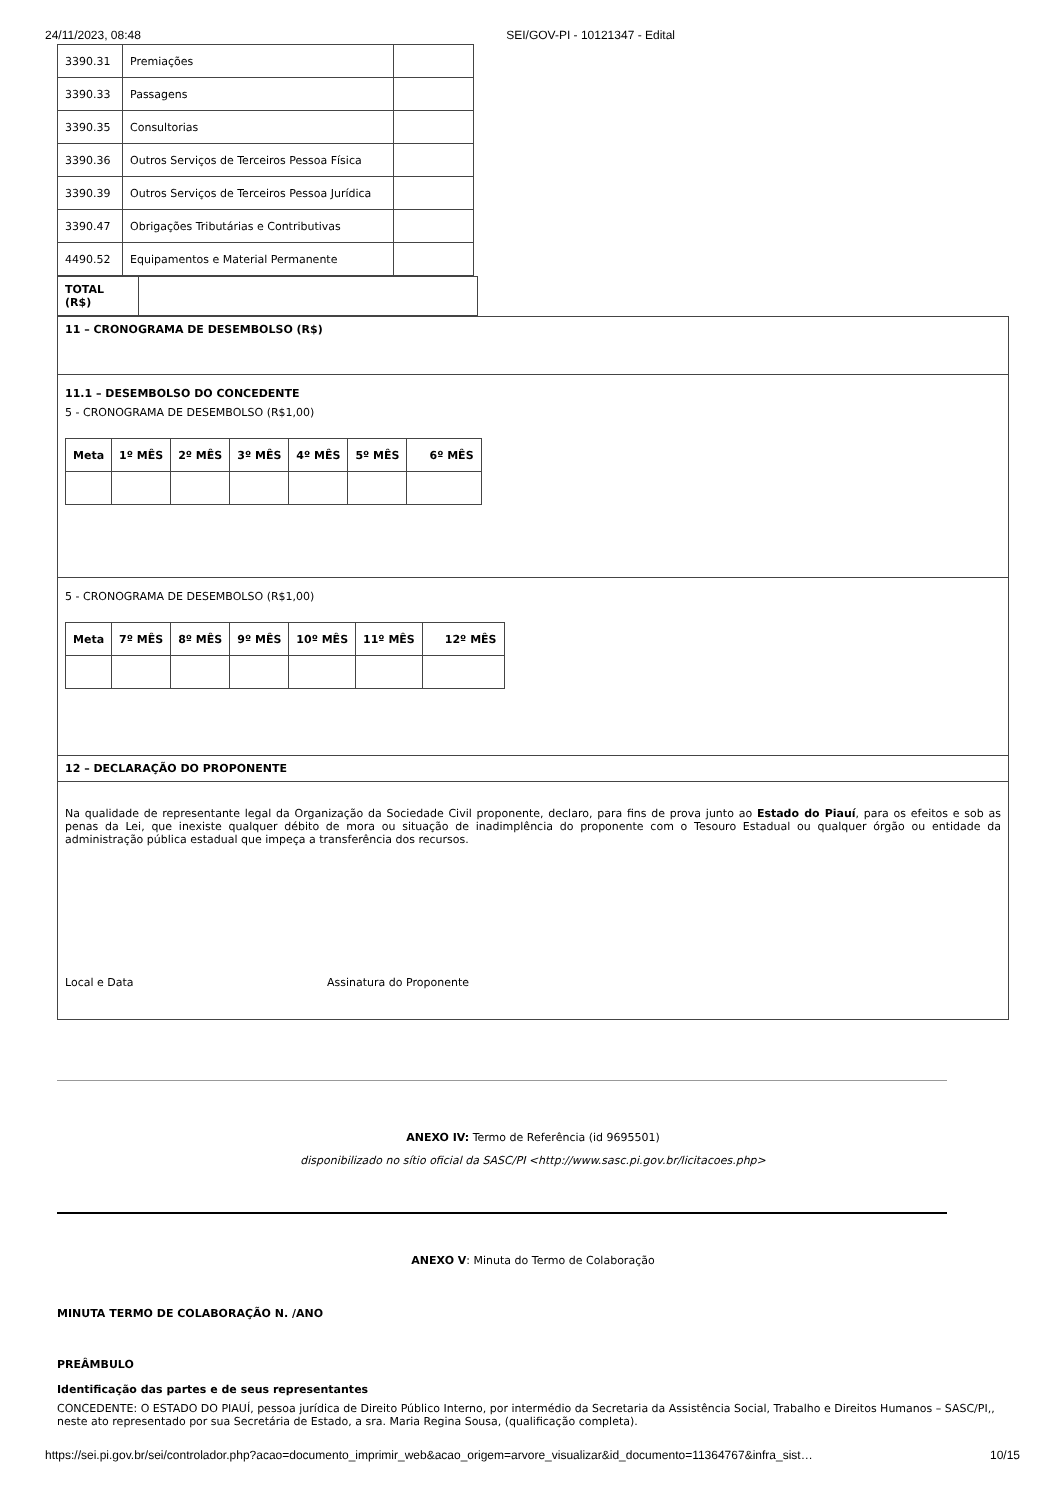24/11/2023, 08:48 SEI/GOV-PI - 10121347 - Edital
| 3390.31 | Premiações | |
| 3390.33 | Passagens | |
| 3390.35 | Consultorias | |
| 3390.36 | Outros Serviços de Terceiros Pessoa Física | |
| 3390.39 | Outros Serviços de Terceiros Pessoa Jurídica | |
| 3390.47 | Obrigações Tributárias e Contributivas | |
| 4490.52 | Equipamentos e Material Permanente | |
| TOTAL (R$) | |
| 11 – CRONOGRAMA DE DESEMBOLSO (R$) |
| 11.1 – DESEMBOLSO DO CONCEDENTE 5 - CRONOGRAMA DE DESEMBOLSO (R$1,00) / Meta / 1º MÊS / 2º MÊS / 3º MÊS / 4º MÊS / 5º MÊS / 6º MÊS / / --- / --- / --- / --- / --- / --- / --- / |
| 5 - CRONOGRAMA DE DESEMBOLSO (R$1,00) / Meta / 7º MÊS / 8º MÊS / 9º MÊS / 10º MÊS / 11º MÊS / 12º MÊS / / --- / --- / --- / --- / --- / --- / --- / |
| 12 – DECLARAÇÃO DO PROPONENTE |
| Na qualidade de representante legal da Organização da Sociedade Civil proponente, declaro, para fins de prova junto ao Estado do Piauí , para os efeitos e sob as penas da Lei, que inexiste qualquer débito de mora ou situação de inadimplência do proponente com o Tesouro Estadual ou qualquer órgão ou entidade da administração pública estadual que impeça a transferência dos recursos. Local e Data Assinatura do Proponente |
ANEXO IV: Termo de Referência (id 9695501)
disponibilizado no sítio oficial da SASC/PI <http://www.sasc.pi.gov.br/licitacoes.php>
ANEXO V: Minuta do Termo de Colaboração
MINUTA TERMO DE COLABORAÇÃO N. /ANO
PREÂMBULO
Identificação das partes e de seus representantes
CONCEDENTE: O ESTADO DO PIAUÍ, pessoa jurídica de Direito Público Interno, por intermédio da Secretaria da Assistência Social, Trabalho e Direitos Humanos – SASC/PI,, neste ato representado por sua Secretária de Estado, a sra. Maria Regina Sousa, (qualificação completa).
https://sei.pi.gov.br/sei/controlador.php?acao=documento_imprimir_web&acao_origem=arvore_visualizar&id_documento=11364767&infra_sist… 10/15